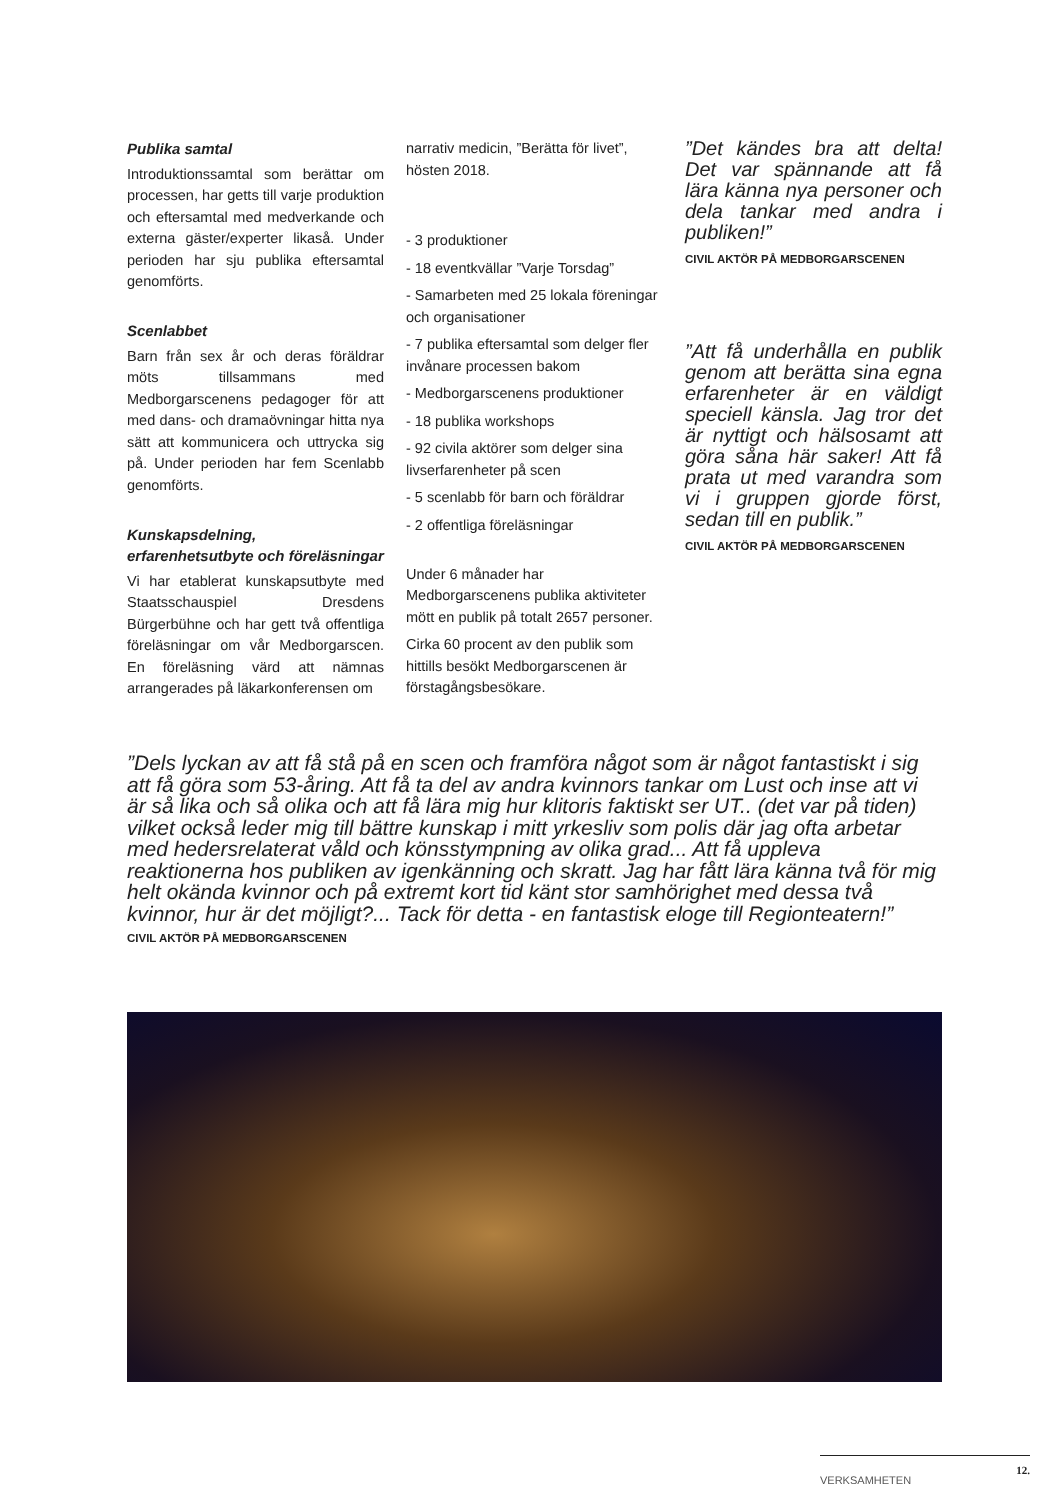Publika samtal
Introduktionssamtal som berättar om processen, har getts till varje produktion och eftersamtal med medverkande och externa gäster/experter likaså. Under perioden har sju publika eftersamtal genomförts.
Scenlabbet
Barn från sex år och deras föräldrar möts tillsammans med Medborgarscenens pedagoger för att med dans- och dramaövningar hitta nya sätt att kommunicera och uttrycka sig på. Under perioden har fem Scenlabb genomförts.
Kunskapsdelning, erfarenhetsutbyte och föreläsningar
Vi har etablerat kunskapsutbyte med Staatsschauspiel Dresdens Bürgerbühne och har gett två offentliga föreläsningar om vår Medborgarscen. En föreläsning värd att nämnas arrangerades på läkarkonferensen om
narrativ medicin, ”Berätta för livet”, hösten 2018.
- 3 produktioner
- 18 eventkvällar ”Varje Torsdag”
- Samarbeten med 25 lokala föreningar och organisationer
- 7 publika eftersamtal som delger fler invånare processen bakom
- Medborgarscenens produktioner
- 18 publika workshops
- 92 civila aktörer som delger sina livserfarenheter på scen
- 5 scenlabb för barn och föräldrar
- 2 offentliga föreläsningar
Under 6 månader har Medborgarscenens publika aktiviteter mött en publik på totalt 2657 personer.
Cirka 60 procent av den publik som hittills besökt Medborgarscenen är förstagångsbesökare.
”Det kändes bra att delta! Det var spännande att få lära känna nya personer och dela tankar med andra i publiken!”
CIVIL AKTÖR PÅ MEDBORGARSCENEN
”Att få underhålla en publik genom att berätta sina egna erfarenheter är en väldigt speciell känsla. Jag tror det är nyttigt och hälsosamt att göra såna här saker! Att få prata ut med varandra som vi i gruppen gjorde först, sedan till en publik.”
CIVIL AKTÖR PÅ MEDBORGARSCENEN
”Dels lyckan av att få stå på en scen och framföra något som är något fantastiskt i sig att få göra som 53-åring. Att få ta del av andra kvinnors tankar om Lust och inse att vi är så lika och så olika och att få lära mig hur klitoris faktiskt ser UT.. (det var på tiden) vilket också leder mig till bättre kunskap i mitt yrkesliv som polis där jag ofta arbetar med hedersrelaterat våld och könsstympning av olika grad... Att få uppleva reaktionerna hos publiken av igenkänning och skratt. Jag har fått lära känna två för mig helt okända kvinnor och på extremt kort tid känt stor samhörighet med dessa två kvinnor, hur är det möjligt?... Tack för detta - en fantastisk eloge till Regionteatern!”
CIVIL AKTÖR PÅ MEDBORGARSCENEN
12.
VERKSAMHETEN